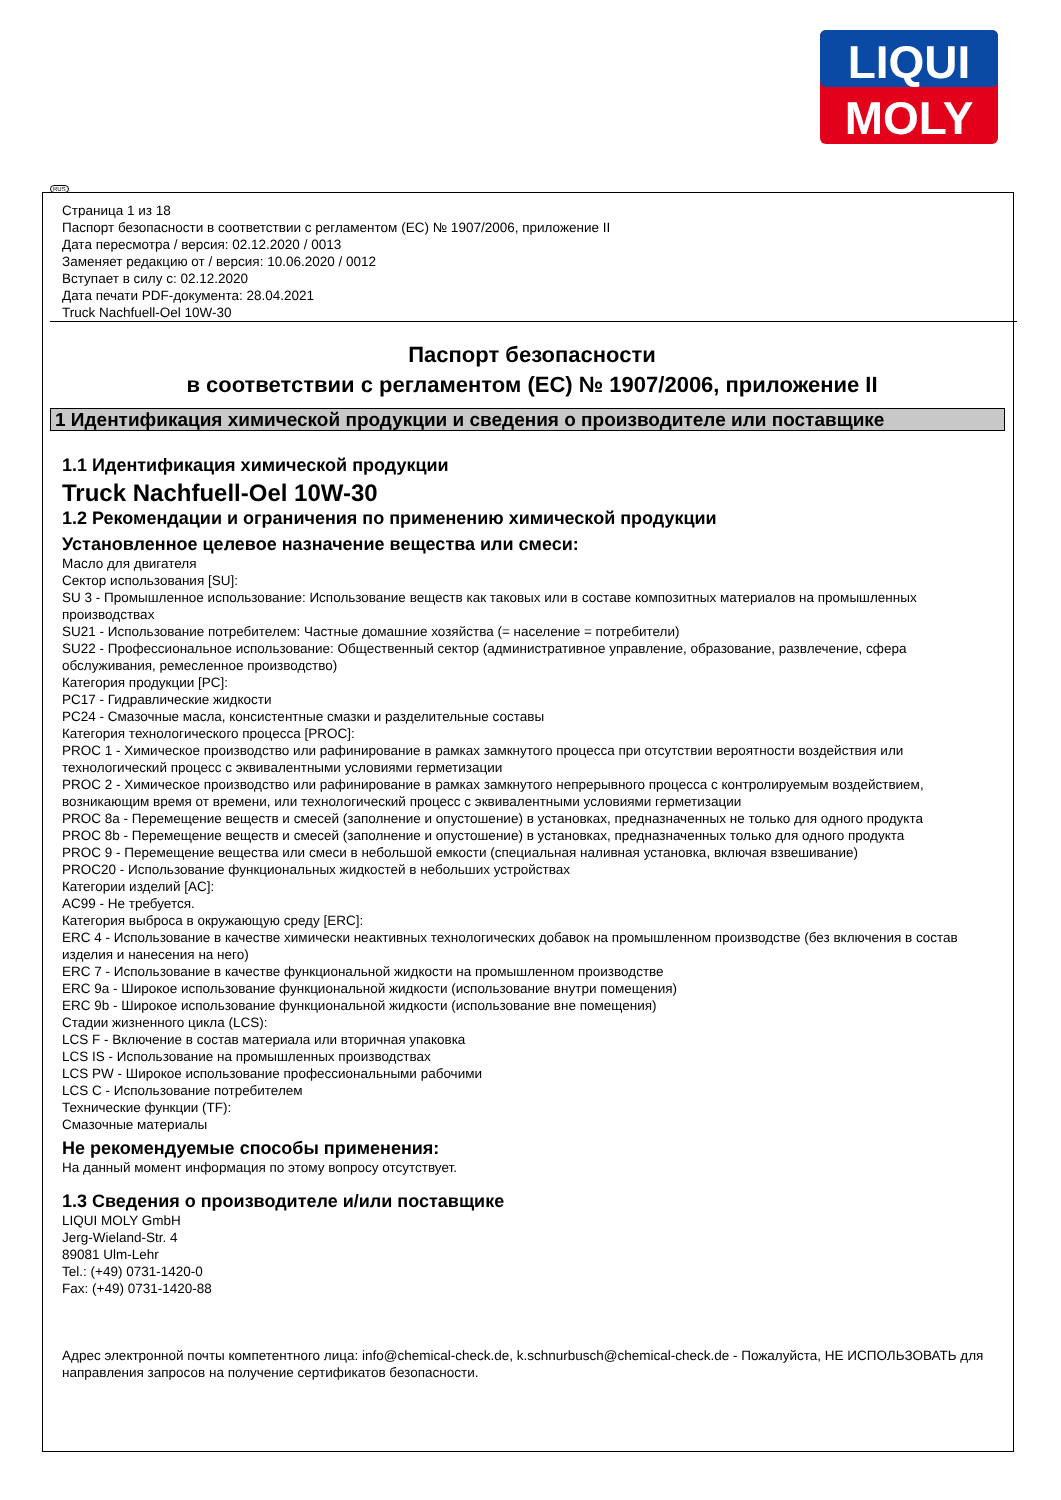LIQUI
MOLY
RUS
Страница 1 из 18
Паспорт безопасности в соответствии с регламентом (ЕС) № 1907/2006, приложение II
Дата пересмотра / версия: 02.12.2020 / 0013
Заменяет редакцию от / версия: 10.06.2020 / 0012
Вступает в силу с: 02.12.2020
Дата печати PDF-документа: 28.04.2021
Truck Nachfuell-Oel 10W-30
Паспорт безопасности
в соответствии с регламентом (ЕС) № 1907/2006, приложение II
1 Идентификация химической продукции и сведения о производителе или поставщике
1.1 Идентификация химической продукции
Truck Nachfuell-Oel 10W-30
1.2 Рекомендации и ограничения по применению химической продукции
Установленное целевое назначение вещества или смеси:
Масло для двигателя
Сектор использования [SU]:
SU 3 - Промышленное использование: Использование веществ как таковых или в составе композитных материалов на промышленных производствах
SU21 - Использование потребителем: Частные домашние хозяйства (= население = потребители)
SU22 - Профессиональное использование: Общественный сектор (административное управление, образование, развлечение, сфера обслуживания, ремесленное производство)
Категория продукции [PC]:
PC17 - Гидравлические жидкости
PC24 - Смазочные масла, консистентные смазки и разделительные составы
Категория технологического процесса [PROC]:
PROC 1 - Химическое производство или рафинирование в рамках замкнутого процесса при отсутствии вероятности воздействия или технологический процесс с эквивалентными условиями герметизации
PROC 2 - Химическое производство или рафинирование в рамках замкнутого непрерывного процесса с контролируемым воздействием, возникающим время от времени, или технологический процесс с эквивалентными условиями герметизации
PROC 8a - Перемещение веществ и смесей (заполнение и опустошение) в установках, предназначенных не только для одного продукта
PROC 8b - Перемещение веществ и смесей (заполнение и опустошение) в установках, предназначенных только для одного продукта
PROC 9 - Перемещение вещества или смеси в небольшой емкости (специальная наливная установка, включая взвешивание)
PROC20 - Использование функциональных жидкостей в небольших устройствах
Категории изделий [AC]:
AC99 - Не требуется.
Категория выброса в окружающую среду [ERC]:
ERC 4 - Использование в качестве химически неактивных технологических добавок на промышленном производстве (без включения в состав изделия и нанесения на него)
ERC 7 - Использование в качестве функциональной жидкости на промышленном производстве
ERC 9a - Широкое использование функциональной жидкости (использование внутри помещения)
ERC 9b - Широкое использование функциональной жидкости (использование вне помещения)
Стадии жизненного цикла (LCS):
LCS F - Включение в состав материала или вторичная упаковка
LCS IS - Использование на промышленных производствах
LCS PW - Широкое использование профессиональными рабочими
LCS C - Использование потребителем
Технические функции (TF):
Смазочные материалы
Не рекомендуемые способы применения:
На данный момент информация по этому вопросу отсутствует.
1.3 Сведения о производителе и/или поставщике
LIQUI MOLY GmbH
Jerg-Wieland-Str. 4
89081 Ulm-Lehr
Tel.: (+49) 0731-1420-0
Fax: (+49) 0731-1420-88
Адрес электронной почты компетентного лица: info@chemical-check.de, k.schnurbusch@chemical-check.de - Пожалуйста, НЕ ИСПОЛЬЗОВАТЬ для направления запросов на получение сертификатов безопасности.